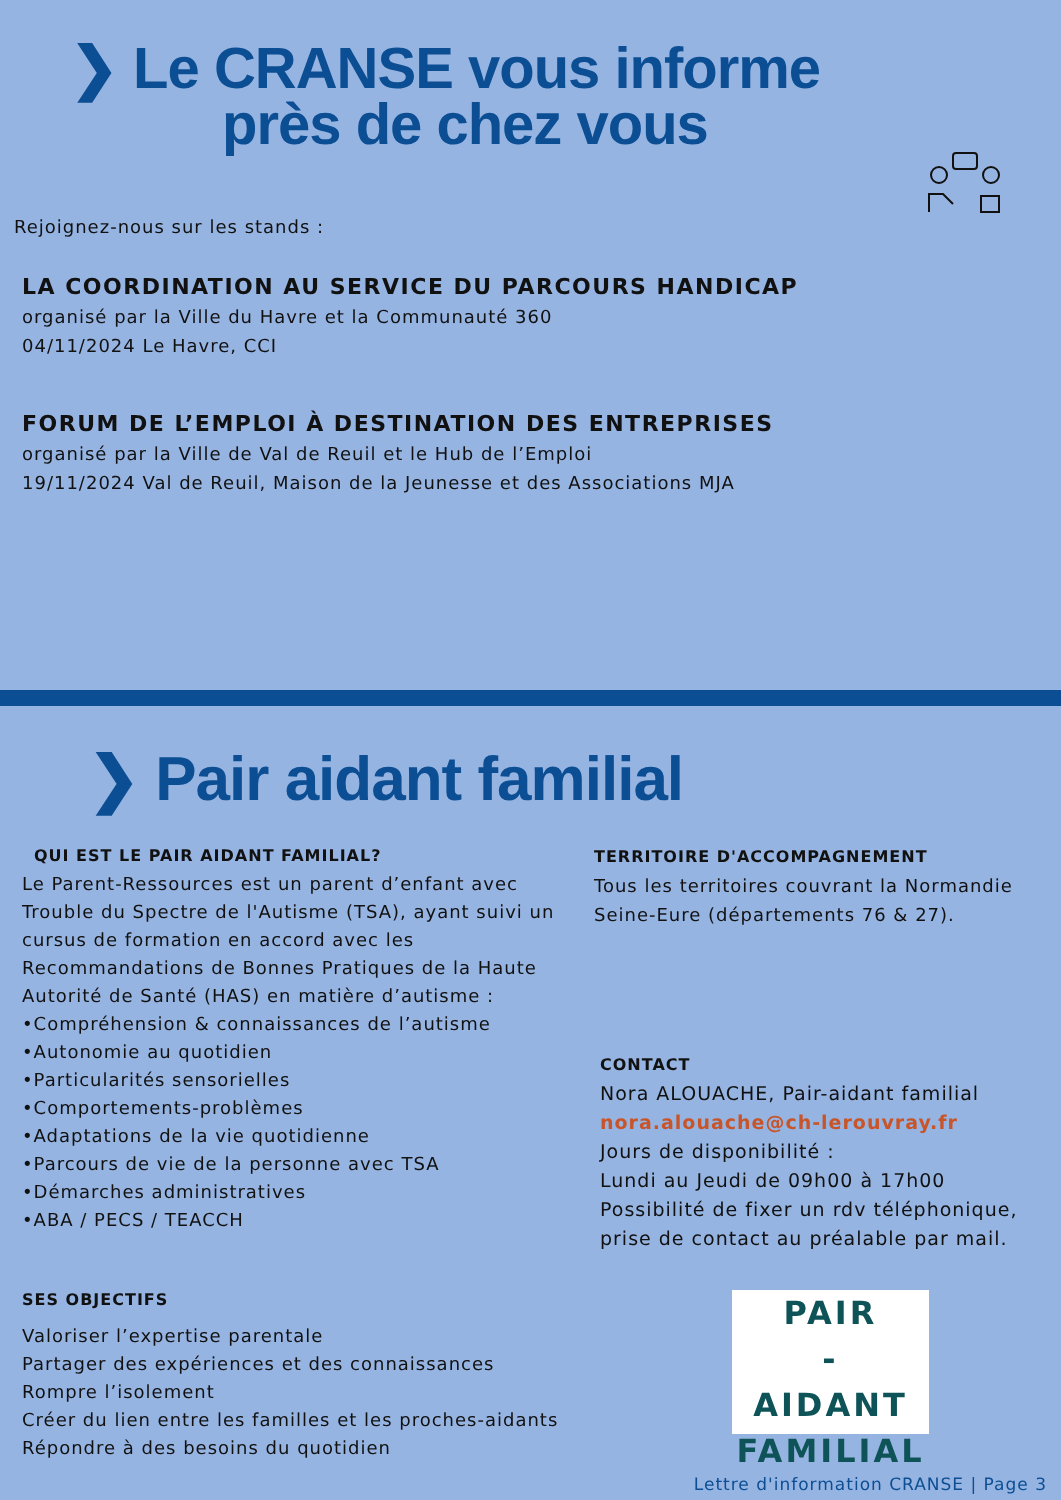❯ Le CRANSE vous informe
près de chez vous
Rejoignez-nous sur les stands :
LA COORDINATION AU SERVICE DU PARCOURS HANDICAP
organisé par la Ville du Havre et la Communauté 360
04/11/2024 Le Havre, CCI
FORUM DE L’EMPLOI À DESTINATION DES ENTREPRISES
organisé par la Ville de Val de Reuil et le Hub de l’Emploi
19/11/2024 Val de Reuil, Maison de la Jeunesse et des Associations MJA
❯ Pair aidant familial
QUI EST LE PAIR AIDANT FAMILIAL?
Le Parent-Ressources est un parent d’enfant avec Trouble du Spectre de l'Autisme (TSA), ayant suivi un cursus de formation en accord avec les Recommandations de Bonnes Pratiques de la Haute Autorité de Santé (HAS) en matière d’autisme :
•Compréhension & connaissances de l’autisme
•Autonomie au quotidien
•Particularités sensorielles
•Comportements-problèmes
•Adaptations de la vie quotidienne
•Parcours de vie de la personne avec TSA
•Démarches administratives
•ABA / PECS / TEACCH
SES OBJECTIFS
Valoriser l’expertise parentale
Partager des expériences et des connaissances
Rompre l’isolement
Créer du lien entre les familles et les proches-aidants
Répondre à des besoins du quotidien
TERRITOIRE D'ACCOMPAGNEMENT
Tous les territoires couvrant la Normandie Seine-Eure (départements 76 & 27).
CONTACT
Nora ALOUACHE, Pair-aidant familial
nora.alouache@ch-lerouvray.fr
Jours de disponibilité :
Lundi au Jeudi de 09h00 à 17h00
Possibilité de fixer un rdv téléphonique, prise de contact au préalable par mail.
PAIR
-
AIDANT
FAMILIAL
Lettre d'information CRANSE | Page 3